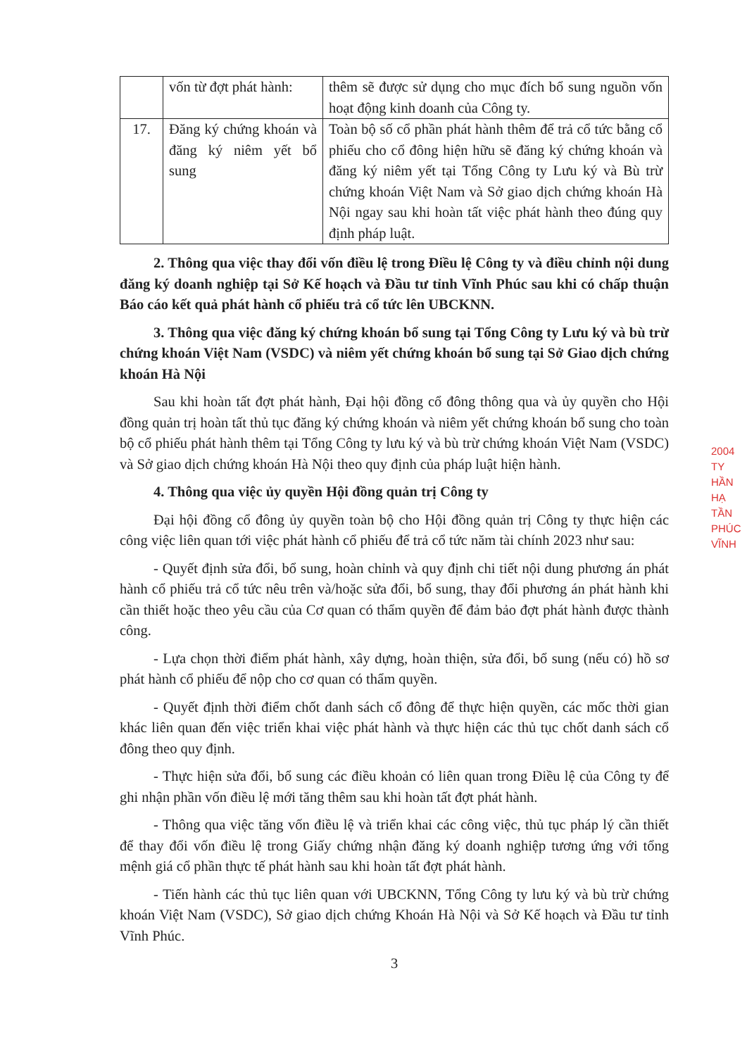| | vốn từ đợt phát hành: | thêm sẽ được sử dụng cho mục đích bổ sung nguồn vốn hoạt động kinh doanh của Công ty. |
| 17. | Đăng ký chứng khoán và đăng ký niêm yết bổ sung | Toàn bộ số cổ phần phát hành thêm để trả cổ tức bằng cổ phiếu cho cổ đông hiện hữu sẽ đăng ký chứng khoán và đăng ký niêm yết tại Tổng Công ty Lưu ký và Bù trừ chứng khoán Việt Nam và Sở giao dịch chứng khoán Hà Nội ngay sau khi hoàn tất việc phát hành theo đúng quy định pháp luật. |
2. Thông qua việc thay đổi vốn điều lệ trong Điều lệ Công ty và điều chỉnh nội dung đăng ký doanh nghiệp tại Sở Kế hoạch và Đầu tư tỉnh Vĩnh Phúc sau khi có chấp thuận Báo cáo kết quả phát hành cổ phiếu trả cổ tức lên UBCKNN.
3. Thông qua việc đăng ký chứng khoán bổ sung tại Tổng Công ty Lưu ký và bù trừ chứng khoán Việt Nam (VSDC) và niêm yết chứng khoán bổ sung tại Sở Giao dịch chứng khoán Hà Nội
Sau khi hoàn tất đợt phát hành, Đại hội đồng cổ đông thông qua và ủy quyền cho Hội đồng quản trị hoàn tất thủ tục đăng ký chứng khoán và niêm yết chứng khoán bổ sung cho toàn bộ cổ phiếu phát hành thêm tại Tổng Công ty lưu ký và bù trừ chứng khoán Việt Nam (VSDC) và Sở giao dịch chứng khoán Hà Nội theo quy định của pháp luật hiện hành.
4. Thông qua việc ủy quyền Hội đồng quản trị Công ty
Đại hội đồng cổ đông ủy quyền toàn bộ cho Hội đồng quản trị Công ty thực hiện các công việc liên quan tới việc phát hành cổ phiếu để trả cổ tức năm tài chính 2023 như sau:
- Quyết định sửa đổi, bổ sung, hoàn chỉnh và quy định chi tiết nội dung phương án phát hành cổ phiếu trả cổ tức nêu trên và/hoặc sửa đổi, bổ sung, thay đổi phương án phát hành khi cần thiết hoặc theo yêu cầu của Cơ quan có thẩm quyền để đảm bảo đợt phát hành được thành công.
- Lựa chọn thời điểm phát hành, xây dựng, hoàn thiện, sửa đổi, bổ sung (nếu có) hồ sơ phát hành cổ phiếu để nộp cho cơ quan có thẩm quyền.
- Quyết định thời điểm chốt danh sách cổ đông để thực hiện quyền, các mốc thời gian khác liên quan đến việc triển khai việc phát hành và thực hiện các thủ tục chốt danh sách cổ đông theo quy định.
- Thực hiện sửa đổi, bổ sung các điều khoản có liên quan trong Điều lệ của Công ty để ghi nhận phần vốn điều lệ mới tăng thêm sau khi hoàn tất đợt phát hành.
- Thông qua việc tăng vốn điều lệ và triển khai các công việc, thủ tục pháp lý cần thiết để thay đổi vốn điều lệ trong Giấy chứng nhận đăng ký doanh nghiệp tương ứng với tổng mệnh giá cổ phần thực tế phát hành sau khi hoàn tất đợt phát hành.
- Tiến hành các thủ tục liên quan với UBCKNN, Tổng Công ty lưu ký và bù trừ chứng khoán Việt Nam (VSDC), Sở giao dịch chứng Khoán Hà Nội và Sở Kế hoạch và Đầu tư tỉnh Vĩnh Phúc.
3
2004
TY
HẦN
HẠ TẦN
PHÚC
VĨNH